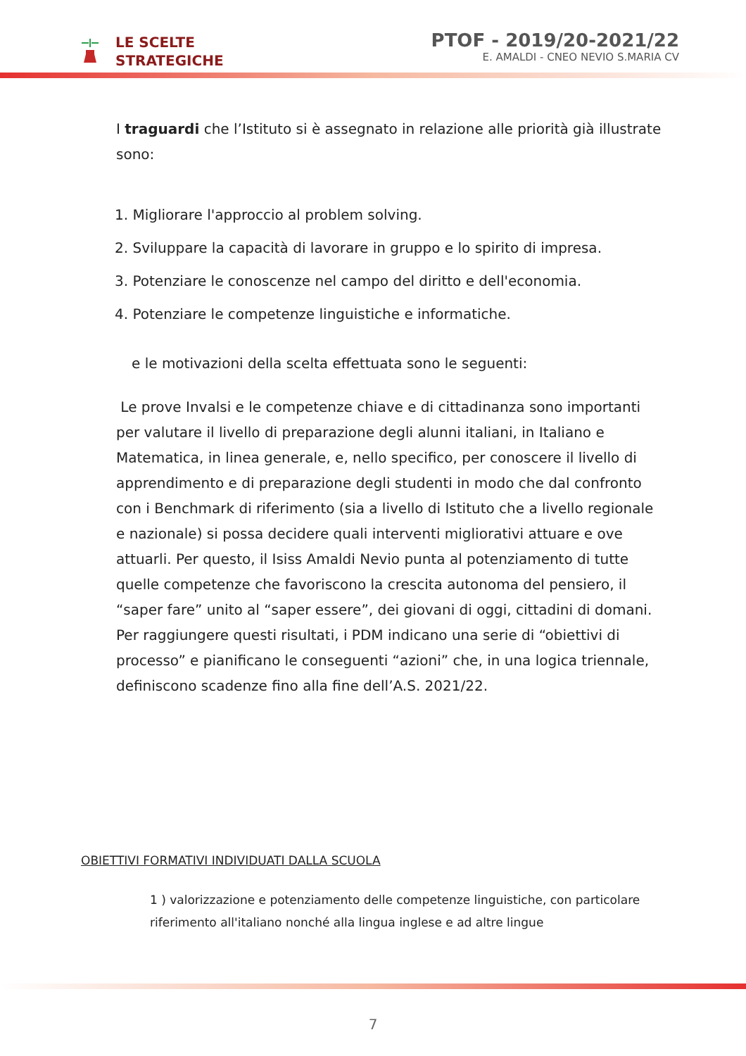LE SCELTE
STRATEGICHE
PTOF - 2019/20-2021/22
E. AMALDI - CNEO NEVIO S.MARIA CV
I traguardi che l’Istituto si è assegnato in relazione alle priorità già illustrate sono:
1. Migliorare l'approccio al problem solving.
2. Sviluppare la capacità di lavorare in gruppo e lo spirito di impresa.
3. Potenziare le conoscenze nel campo del diritto e dell'economia.
4. Potenziare le competenze linguistiche e informatiche.
e le motivazioni della scelta effettuata sono le seguenti:
Le prove Invalsi e le competenze chiave e di cittadinanza sono importanti per valutare il livello di preparazione degli alunni italiani, in Italiano e Matematica, in linea generale, e, nello specifico, per conoscere il livello di apprendimento e di preparazione degli studenti in modo che dal confronto con i Benchmark di riferimento (sia a livello di Istituto che a livello regionale e nazionale) si possa decidere quali interventi migliorativi attuare e ove attuarli. Per questo, il Isiss Amaldi Nevio punta al potenziamento di tutte quelle competenze che favoriscono la crescita autonoma del pensiero, il “saper fare” unito al “saper essere”, dei giovani di oggi, cittadini di domani. Per raggiungere questi risultati, i PDM indicano una serie di “obiettivi di processo” e pianificano le conseguenti “azioni” che, in una logica triennale, definiscono scadenze fino alla fine dell’A.S. 2021/22.
OBIETTIVI FORMATIVI INDIVIDUATI DALLA SCUOLA
1 ) valorizzazione e potenziamento delle competenze linguistiche, con particolare riferimento all'italiano nonché alla lingua inglese e ad altre lingue
7